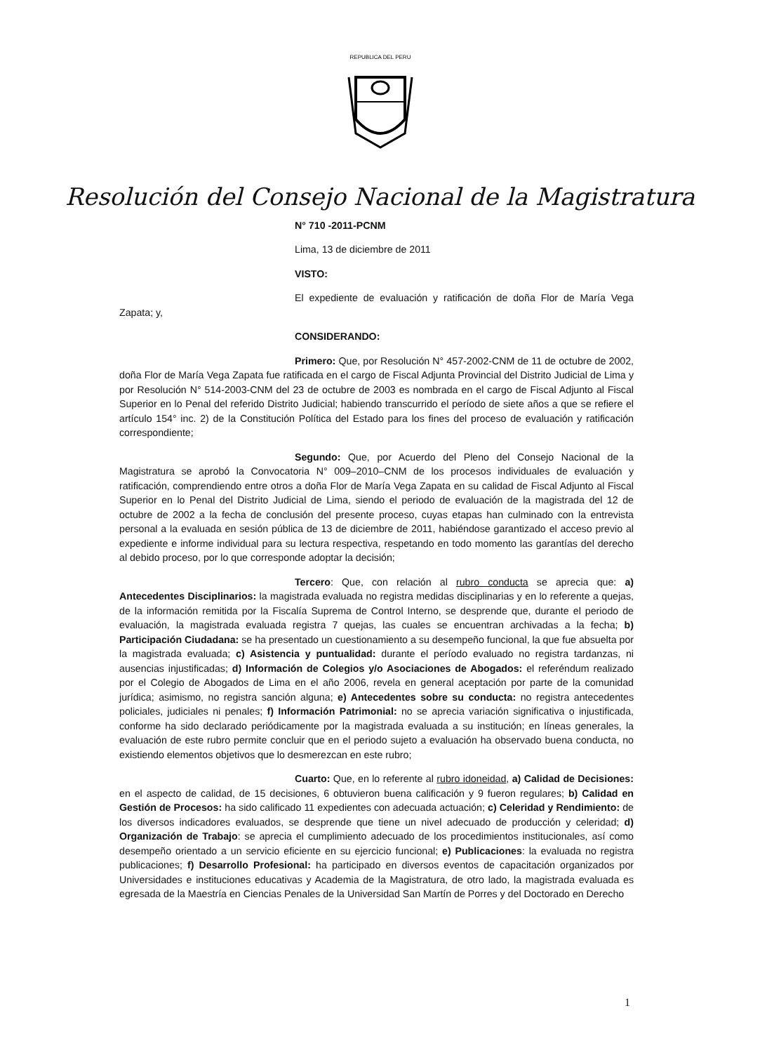REPUBLICA DEL PERU
Resolución del Consejo Nacional de la Magistratura
N° 710 -2011-PCNM
Lima, 13 de diciembre de 2011
VISTO:
El expediente de evaluación y ratificación de doña Flor de María Vega Zapata; y,
CONSIDERANDO:
Primero: Que, por Resolución N° 457-2002-CNM de 11 de octubre de 2002, doña Flor de María Vega Zapata fue ratificada en el cargo de Fiscal Adjunta Provincial del Distrito Judicial de Lima y por Resolución N° 514-2003-CNM del 23 de octubre de 2003 es nombrada en el cargo de Fiscal Adjunto al Fiscal Superior en lo Penal del referido Distrito Judicial; habiendo transcurrido el período de siete años a que se refiere el artículo 154° inc. 2) de la Constitución Política del Estado para los fines del proceso de evaluación y ratificación correspondiente;
Segundo: Que, por Acuerdo del Pleno del Consejo Nacional de la Magistratura se aprobó la Convocatoria N° 009–2010–CNM de los procesos individuales de evaluación y ratificación, comprendiendo entre otros a doña Flor de María Vega Zapata en su calidad de Fiscal Adjunto al Fiscal Superior en lo Penal del Distrito Judicial de Lima, siendo el periodo de evaluación de la magistrada del 12 de octubre de 2002 a la fecha de conclusión del presente proceso, cuyas etapas han culminado con la entrevista personal a la evaluada en sesión pública de 13 de diciembre de 2011, habiéndose garantizado el acceso previo al expediente e informe individual para su lectura respectiva, respetando en todo momento las garantías del derecho al debido proceso, por lo que corresponde adoptar la decisión;
Tercero: Que, con relación al rubro conducta se aprecia que: a) Antecedentes Disciplinarios: la magistrada evaluada no registra medidas disciplinarias y en lo referente a quejas, de la información remitida por la Fiscalía Suprema de Control Interno, se desprende que, durante el periodo de evaluación, la magistrada evaluada registra 7 quejas, las cuales se encuentran archivadas a la fecha; b) Participación Ciudadana: se ha presentado un cuestionamiento a su desempeño funcional, la que fue absuelta por la magistrada evaluada; c) Asistencia y puntualidad: durante el período evaluado no registra tardanzas, ni ausencias injustificadas; d) Información de Colegios y/o Asociaciones de Abogados: el referéndum realizado por el Colegio de Abogados de Lima en el año 2006, revela en general aceptación por parte de la comunidad jurídica; asimismo, no registra sanción alguna; e) Antecedentes sobre su conducta: no registra antecedentes policiales, judiciales ni penales; f) Información Patrimonial: no se aprecia variación significativa o injustificada, conforme ha sido declarado periódicamente por la magistrada evaluada a su institución; en líneas generales, la evaluación de este rubro permite concluir que en el periodo sujeto a evaluación ha observado buena conducta, no existiendo elementos objetivos que lo desmerezcan en este rubro;
Cuarto: Que, en lo referente al rubro idoneidad, a) Calidad de Decisiones: en el aspecto de calidad, de 15 decisiones, 6 obtuvieron buena calificación y 9 fueron regulares; b) Calidad en Gestión de Procesos: ha sido calificado 11 expedientes con adecuada actuación; c) Celeridad y Rendimiento: de los diversos indicadores evaluados, se desprende que tiene un nivel adecuado de producción y celeridad; d) Organización de Trabajo: se aprecia el cumplimiento adecuado de los procedimientos institucionales, así como desempeño orientado a un servicio eficiente en su ejercicio funcional; e) Publicaciones: la evaluada no registra publicaciones; f) Desarrollo Profesional: ha participado en diversos eventos de capacitación organizados por Universidades e instituciones educativas y Academia de la Magistratura, de otro lado, la magistrada evaluada es egresada de la Maestría en Ciencias Penales de la Universidad San Martín de Porres y del Doctorado en Derecho
1